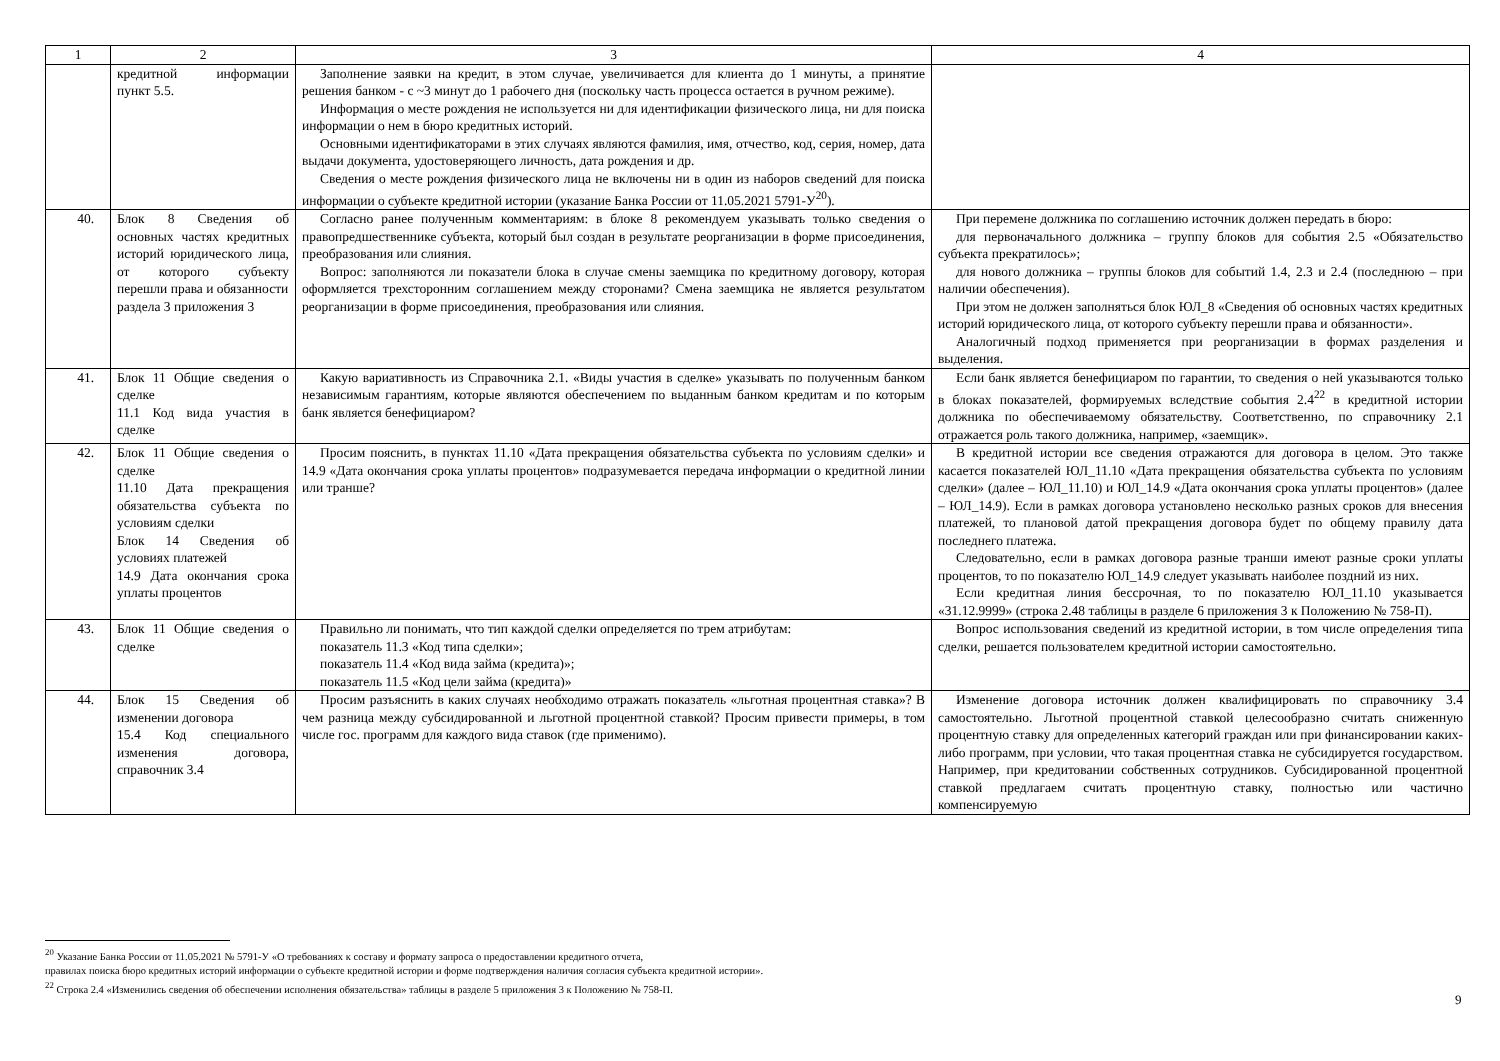| 1 | 2 | 3 | 4 |
| --- | --- | --- | --- |
| | кредитной информации пункт 5.5. | Заполнение заявки на кредит, в этом случае, увеличивается для клиента до 1 минуты, а принятие решения банком - с ~3 минут до 1 рабочего дня (поскольку часть процесса остается в ручном режиме). Информация о месте рождения не используется ни для идентификации физического лица, ни для поиска информации о нем в бюро кредитных историй. Основными идентификаторами в этих случаях являются фамилия, имя, отчество, код, серия, номер, дата выдачи документа, удостоверяющего личность, дата рождения и др. Сведения о месте рождения физического лица не включены ни в один из наборов сведений для поиска информации о субъекте кредитной истории (указание Банка России от 11.05.2021 5791-У<sup>20</sup>). | |
| 40. | Блок 8 Сведения об основных частях кредитных историй юридического лица, от которого субъекту перешли права и обязанности раздела 3 приложения 3 | Согласно ранее полученным комментариям: в блоке 8 рекомендуем указывать только сведения о правопредшественнике субъекта, который был создан в результате реорганизации в форме присоединения, преобразования или слияния. Вопрос: заполняются ли показатели блока в случае смены заемщика по кредитному договору, которая оформляется трехсторонним соглашением между сторонами? Смена заемщика не является результатом реорганизации в форме присоединения, преобразования или слияния. | При перемене должника по соглашению источник должен передать в бюро: для первоначального должника – группу блоков для события 2.5 «Обязательство субъекта прекратилось»; для нового должника – группы блоков для событий 1.4, 2.3 и 2.4 (последнюю – при наличии обеспечения). При этом не должен заполняться блок ЮЛ_8 «Сведения об основных частях кредитных историй юридического лица, от которого субъекту перешли права и обязанности». Аналогичный подход применяется при реорганизации в формах разделения и выделения. |
| 41. | Блок 11 Общие сведения о сделке 11.1 Код вида участия в сделке | Какую вариативность из Справочника 2.1. «Виды участия в сделке» указывать по полученным банком независимым гарантиям, которые являются обеспечением по выданным банком кредитам и по которым банк является бенефициаром? | Если банк является бенефициаром по гарантии, то сведения о ней указываются только в блоках показателей, формируемых вследствие события 2.4<sup>22</sup> в кредитной истории должника по обеспечиваемому обязательству. Соответственно, по справочнику 2.1 отражается роль такого должника, например, «заемщик». |
| 42. | Блок 11 Общие сведения о сделке 11.10 Дата прекращения обязательства субъекта по условиям сделки Блок 14 Сведения об условиях платежей 14.9 Дата окончания срока уплаты процентов | Просим пояснить, в пунктах 11.10 «Дата прекращения обязательства субъекта по условиям сделки» и 14.9 «Дата окончания срока уплаты процентов» подразумевается передача информации о кредитной линии или транше? | В кредитной истории все сведения отражаются для договора в целом. Это также касается показателей ЮЛ_11.10 «Дата прекращения обязательства субъекта по условиям сделки» (далее – ЮЛ_11.10) и ЮЛ_14.9 «Дата окончания срока уплаты процентов» (далее – ЮЛ_14.9). Если в рамках договора установлено несколько разных сроков для внесения платежей, то плановой датой прекращения договора будет по общему правилу дата последнего платежа. Следовательно, если в рамках договора разные транши имеют разные сроки уплаты процентов, то по показателю ЮЛ_14.9 следует указывать наиболее поздний из них. Если кредитная линия бессрочная, то по показателю ЮЛ_11.10 указывается «31.12.9999» (строка 2.48 таблицы в разделе 6 приложения 3 к Положению № 758-П). |
| 43. | Блок 11 Общие сведения о сделке | Правильно ли понимать, что тип каждой сделки определяется по трем атрибутам: показатель 11.3 «Код типа сделки»; показатель 11.4 «Код вида займа (кредита)»; показатель 11.5 «Код цели займа (кредита)» | Вопрос использования сведений из кредитной истории, в том числе определения типа сделки, решается пользователем кредитной истории самостоятельно. |
| 44. | Блок 15 Сведения об изменении договора 15.4 Код специального изменения договора, справочник 3.4 | Просим разъяснить в каких случаях необходимо отражать показатель «льготная процентная ставка»? В чем разница между субсидированной и льготной процентной ставкой? Просим привести примеры, в том числе гос. программ для каждого вида ставок (где применимо). | Изменение договора источник должен квалифицировать по справочнику 3.4 самостоятельно. Льготной процентной ставкой целесообразно считать сниженную процентную ставку для определенных категорий граждан или при финансировании каких-либо программ, при условии, что такая процентная ставка не субсидируется государством. Например, при кредитовании собственных сотрудников. Субсидированной процентной ставкой предлагаем считать процентную ставку, полностью или частично компенсируемую |
<sup>20</sup> Указание Банка России от 11.05.2021 № 5791-У «О требованиях к составу и формату запроса о предоставлении кредитного отчета,
правилах поиска бюро кредитных историй информации о субъекте кредитной истории и форме подтверждения наличия согласия субъекта кредитной истории».
<sup>22</sup> Строка 2.4 «Изменились сведения об обеспечении исполнения обязательства» таблицы в разделе 5 приложения 3 к Положению № 758-П.
9